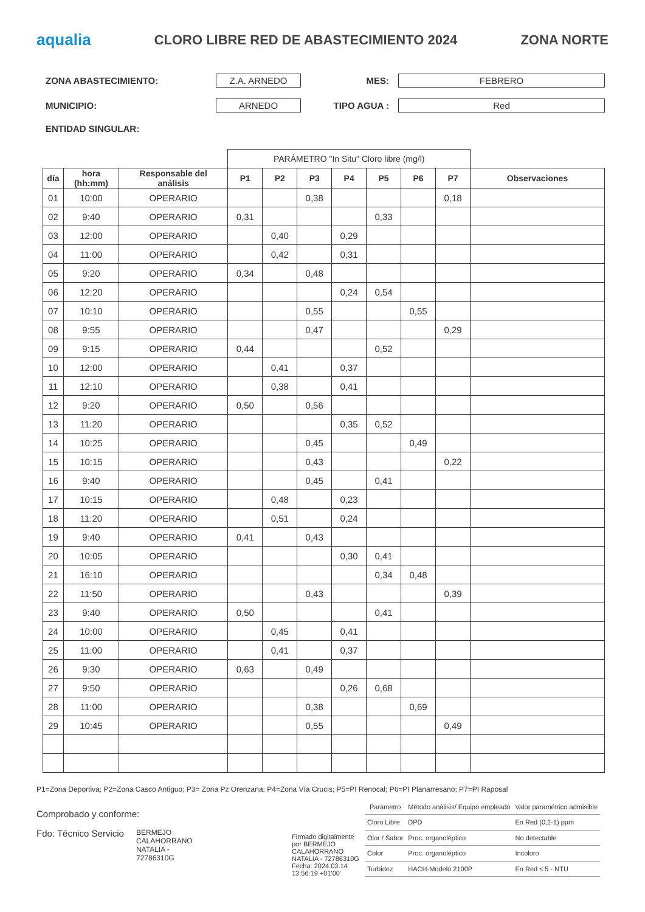aqualia
CLORO LIBRE RED DE ABASTECIMIENTO 2024
ZONA NORTE
ZONA ABASTECIMIENTO:
Z.A. ARNEDO
MES:
FEBRERO
MUNICIPIO:
ARNEDO
TIPO AGUA :
Red
ENTIDAD SINGULAR:
| | | | PARÁMETRO "In Situ" Cloro libre (mg/l) | | | | | | | |
| --- | --- | --- | --- | --- | --- | --- | --- | --- | --- | --- |
| día | hora (hh:mm) | Responsable del análisis | P1 | P2 | P3 | P4 | P5 | P6 | P7 | Observaciones |
| 01 | 10:00 | OPERARIO | | | 0,38 | | | | 0,18 | |
| 02 | 9:40 | OPERARIO | 0,31 | | | | 0,33 | | | |
| 03 | 12:00 | OPERARIO | | 0,40 | | 0,29 | | | | |
| 04 | 11:00 | OPERARIO | | 0,42 | | 0,31 | | | | |
| 05 | 9:20 | OPERARIO | 0,34 | | 0,48 | | | | | |
| 06 | 12:20 | OPERARIO | | | | 0,24 | 0,54 | | | |
| 07 | 10:10 | OPERARIO | | | 0,55 | | | 0,55 | | |
| 08 | 9:55 | OPERARIO | | | 0,47 | | | | 0,29 | |
| 09 | 9:15 | OPERARIO | 0,44 | | | | 0,52 | | | |
| 10 | 12:00 | OPERARIO | | 0,41 | | 0,37 | | | | |
| 11 | 12:10 | OPERARIO | | 0,38 | | 0,41 | | | | |
| 12 | 9:20 | OPERARIO | 0,50 | | 0,56 | | | | | |
| 13 | 11:20 | OPERARIO | | | | 0,35 | 0,52 | | | |
| 14 | 10:25 | OPERARIO | | | 0,45 | | | 0,49 | | |
| 15 | 10:15 | OPERARIO | | | 0,43 | | | | 0,22 | |
| 16 | 9:40 | OPERARIO | | | 0,45 | | 0,41 | | | |
| 17 | 10:15 | OPERARIO | | 0,48 | | 0,23 | | | | |
| 18 | 11:20 | OPERARIO | | 0,51 | | 0,24 | | | | |
| 19 | 9:40 | OPERARIO | 0,41 | | 0,43 | | | | | |
| 20 | 10:05 | OPERARIO | | | | 0,30 | 0,41 | | | |
| 21 | 16:10 | OPERARIO | | | | | 0,34 | 0,48 | | |
| 22 | 11:50 | OPERARIO | | | 0,43 | | | | 0,39 | |
| 23 | 9:40 | OPERARIO | 0,50 | | | | 0,41 | | | |
| 24 | 10:00 | OPERARIO | | 0,45 | | 0,41 | | | | |
| 25 | 11:00 | OPERARIO | | 0,41 | | 0,37 | | | | |
| 26 | 9:30 | OPERARIO | 0,63 | | 0,49 | | | | | |
| 27 | 9:50 | OPERARIO | | | | 0,26 | 0,68 | | | |
| 28 | 11:00 | OPERARIO | | | 0,38 | | | 0,69 | | |
| 29 | 10:45 | OPERARIO | | | 0,55 | | | | 0,49 | |
P1=Zona Deportiva; P2=Zona Casco Antiguo; P3= Zona Pz Orenzana; P4=Zona Vía Crucis; P5=PI Renocal; P6=PI Planarresano; P7=PI Raposal
Comprobado y conforme:
Fdo: Técnico Servicio BERMEJO
CALAHORRANO
NATALIA -
72786310G
Firmado digitalmente por BERMEJO CALAHORRANO NATALIA - 72786310G
Fecha: 2024.03.14
13:56:19 +01'00'
| Parámetro | Método análisis/ Equipo empleado | Valor paramétrico admisible |
| --- | --- | --- |
| Cloro Libre | DPD | En Red (0,2-1) ppm |
| Olor / Sabor | Proc. organoléptico | No detectable |
| Color | Proc. organoléptico | Incoloro |
| Turbidez | HACH-Modelo 2100P | En Red ≤ 5 - NTU |